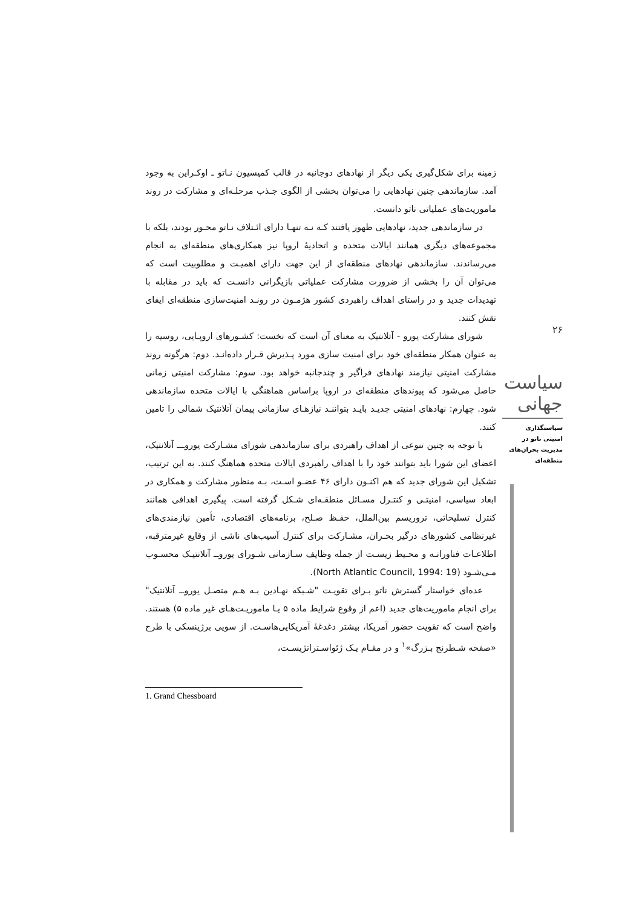زمینه برای شکل‌گیری یکی دیگر از نهادهای دوجانبه در قالب کمیسیون نـاتو ـ اوکـراین به وجود آمد. سازماندهی چنین نهادهایی را می‌توان بخشی از الگوی جـذب مرحلـه‌ای و مشارکت در روند ماموریت‌های عملیاتی ناتو دانست.
در سازماندهی جدید، نهادهایی ظهور یافتند کـه نـه تنهـا دارای ائـتلاف نـاتو محـور بودند، بلکه با مجموعه‌های دیگری همانند ایالات متحده و اتحادیهٔ اروپا نیز همکاری‌های منطقه‌ای به انجام می‌رساندند. سازماندهی نهادهای منطقه‌ای از این جهت دارای اهمیـت و مطلوبیت است که می‌توان آن را بخشی از ضرورت مشارکت عملیاتی بازیگرانی دانسـت که باید در مقابله با تهدیدات جدید و در راستای اهداف راهبردی کشور هژمـون در رونـد امنیت‌سازی منطقه‌ای ایفای نقش کنند.
شورای مشارکت یورو - آتلانتیک به معنای آن است که نخست: کشـورهای اروپـایی، روسیه را به عنوان همکار منطقه‌ای خود برای امنیت سازی مورد پـذیرش قـرار داده‌انـد. دوم: هرگونه روند مشارکت امنیتی نیازمند نهادهای فراگیر و چندجانبه خواهد بود. سوم: مشارکت امنیتی زمانی حاصل می‌شود که پیوندهای منطقه‌ای در اروپا براساس هماهنگی با ایالات متحده سازماندهی شود. چهارم: نهادهای امنیتی جدیـد بایـد بتواننـد نیازهـای سازمانی پیمان آتلانتیک شمالی را تامین کنند.
با توجه به چنین تنوعی از اهداف راهبردی برای سازماندهی شورای مشـارکت یوروـــ آتلانتیک، اعضای این شورا باید بتوانند خود را با اهداف راهبردی ایالات متحده هماهنگ کنند. به این ترتیب، تشکیل این شورای جدید که هم اکنـون دارای ۴۶ عضـو اسـت، بـه منظور مشارکت و همکاری در ابعاد سیاسی، امنیتـی و کنتـرل مسـائل منطقـه‌ای شـکل گرفته است. پیگیری اهدافی همانند کنترل تسلیحاتی، تروریسم بین‌الملل، حفـظ صـلح، برنامه‌های اقتصادی، تأمین نیازمندی‌های غیرنظامی کشورهای درگیر بحـران، مشـارکت برای کنترل آسیب‌های ناشی از وقایع غیرمترقبه، اطلاعـات فناورانـه و محـیط زیسـت از جمله وظایف سـازمانی شـورای یوروــ آتلانتیـک محسـوب مـی‌شـود (North Atlantic Council, 1994: 19).
عده‌ای خواستار گسترش ناتو بـرای تقویـت "شـبکه نهـادین بـه هـم متصـل یوروــ آتلانتیک" برای انجام ماموریت‌های جدید (اعم از وقوع شرایط ماده ۵ یـا ماموریـت‌هـای غیر ماده ۵) هستند. واضح است که تقویت حضور آمریکا، بیشتر دغدغهٔ آمریکایی‌هاسـت. از سویی برژینسکی با طرح «صفحه شـطرنج بـزرگ»<sup>۱</sup> و در مقـام یـک ژئواسـتراتژیسـت،
۲۶
سیاست جهانی
سیاستگذاری
امنیتی ناتو در
مدیریت بحران‌های
منطقه‌ای
1. Grand Chessboard